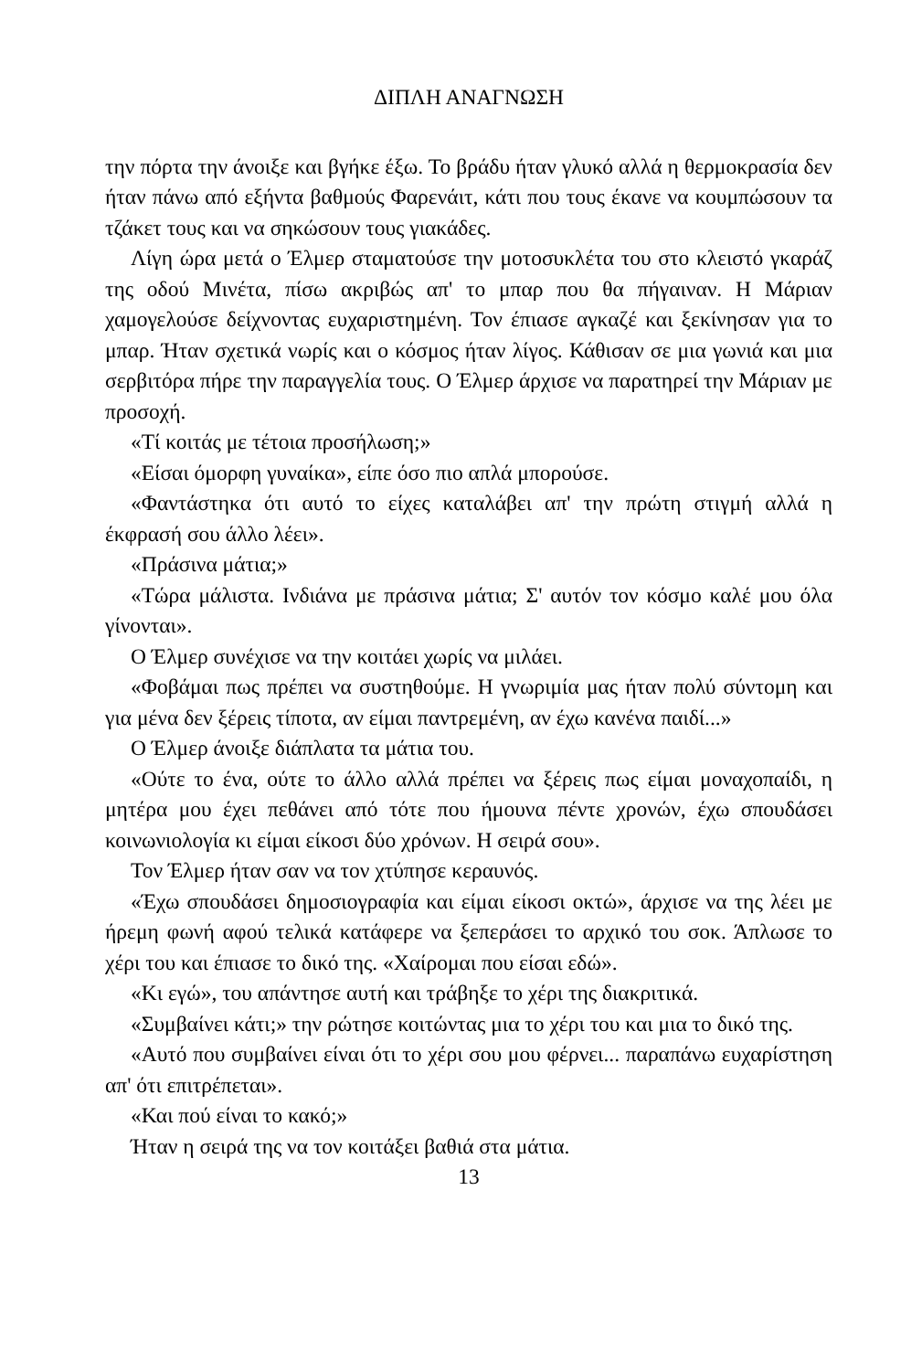ΔΙΠΛΗ ΑΝΑΓΝΩΣΗ
την πόρτα την άνοιξε και βγήκε έξω. Το βράδυ ήταν γλυκό αλλά η θερμοκρασία δεν ήταν πάνω από εξήντα βαθμούς Φαρενάιτ, κάτι που τους έκανε να κουμπώσουν τα τζάκετ τους και να σηκώσουν τους γιακάδες.
Λίγη ώρα μετά ο Έλμερ σταματούσε την μοτοσυκλέτα του στο κλειστό γκαράζ της οδού Μινέτα, πίσω ακριβώς απ' το μπαρ που θα πήγαιναν. Η Μάριαν χαμογελούσε δείχνοντας ευχαριστημένη. Τον έπιασε αγκαζέ και ξεκίνησαν για το μπαρ. Ήταν σχετικά νωρίς και ο κόσμος ήταν λίγος. Κάθισαν σε μια γωνιά και μια σερβιτόρα πήρε την παραγγελία τους. Ο Έλμερ άρχισε να παρατηρεί την Μάριαν με προσοχή.
«Τί κοιτάς με τέτοια προσήλωση;»
«Είσαι όμορφη γυναίκα», είπε όσο πιο απλά μπορούσε.
«Φαντάστηκα ότι αυτό το είχες καταλάβει απ' την πρώτη στιγμή αλλά η έκφρασή σου άλλο λέει».
«Πράσινα μάτια;»
«Τώρα μάλιστα. Ινδιάνα με πράσινα μάτια; Σ' αυτόν τον κόσμο καλέ μου όλα γίνονται».
Ο Έλμερ συνέχισε να την κοιτάει χωρίς να μιλάει.
«Φοβάμαι πως πρέπει να συστηθούμε. Η γνωριμία μας ήταν πολύ σύντομη και για μένα δεν ξέρεις τίποτα, αν είμαι παντρεμένη, αν έχω κανένα παιδί...»
Ο Έλμερ άνοιξε διάπλατα τα μάτια του.
«Ούτε το ένα, ούτε το άλλο αλλά πρέπει να ξέρεις πως είμαι μοναχοπαίδι, η μητέρα μου έχει πεθάνει από τότε που ήμουνα πέντε χρονών, έχω σπουδάσει κοινωνιολογία κι είμαι είκοσι δύο χρόνων. Η σειρά σου».
Τον Έλμερ ήταν σαν να τον χτύπησε κεραυνός.
«Έχω σπουδάσει δημοσιογραφία και είμαι είκοσι οκτώ», άρχισε να της λέει με ήρεμη φωνή αφού τελικά κατάφερε να ξεπεράσει το αρχικό του σοκ. Άπλωσε το χέρι του και έπιασε το δικό της. «Χαίρομαι που είσαι εδώ».
«Κι εγώ», του απάντησε αυτή και τράβηξε το χέρι της διακριτικά.
«Συμβαίνει κάτι;» την ρώτησε κοιτώντας μια το χέρι του και μια το δικό της.
«Αυτό που συμβαίνει είναι ότι το χέρι σου μου φέρνει... παραπάνω ευχαρίστηση απ' ότι επιτρέπεται».
«Και πού είναι το κακό;»
Ήταν η σειρά της να τον κοιτάξει βαθιά στα μάτια.
13